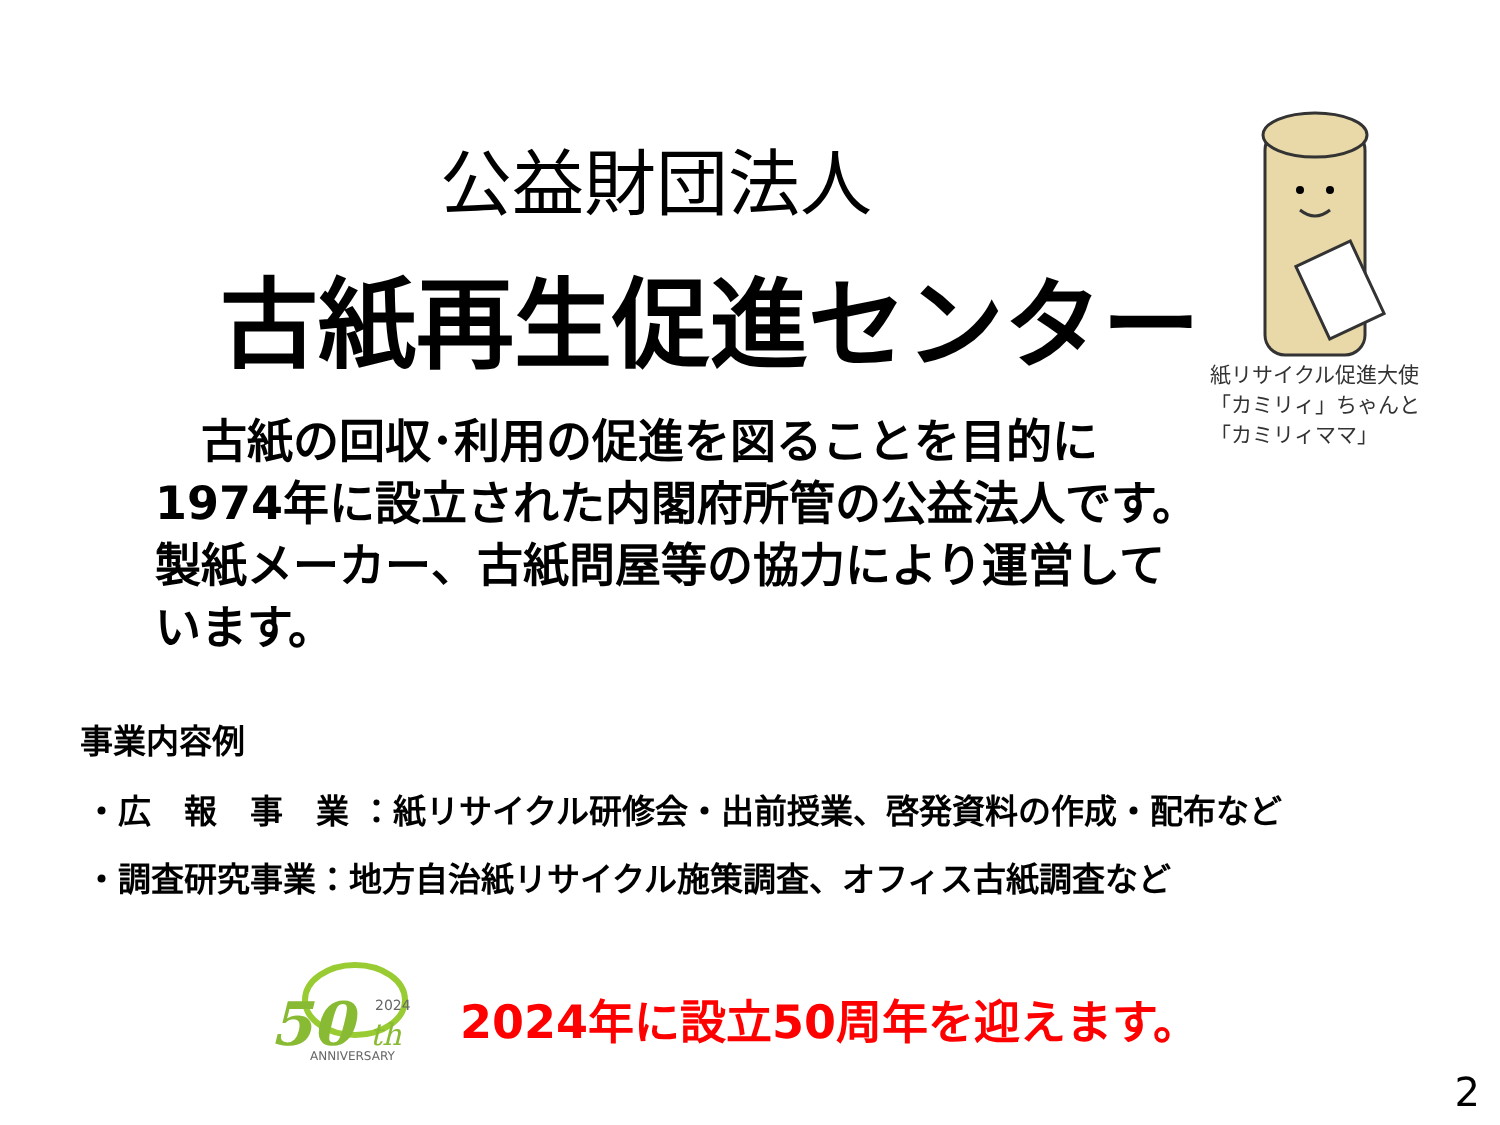公益財団法人
古紙再生促進センター
紙リサイクル促進大使
「カミリィ」ちゃんと
「カミリィママ」
　古紙の回収･利用の促進を図ることを目的に
1974年に設立された内閣府所管の公益法人です。
製紙メーカー、古紙問屋等の協力により運営して
います。
事業内容例
・広　報　事　業 ：紙リサイクル研修会・出前授業、啓発資料の作成・配布など
・調査研究事業：地方自治紙リサイクル施策調査、オフィス古紙調査など
50
th
2024
ANNIVERSARY
2024年に設立50周年を迎えます。
2